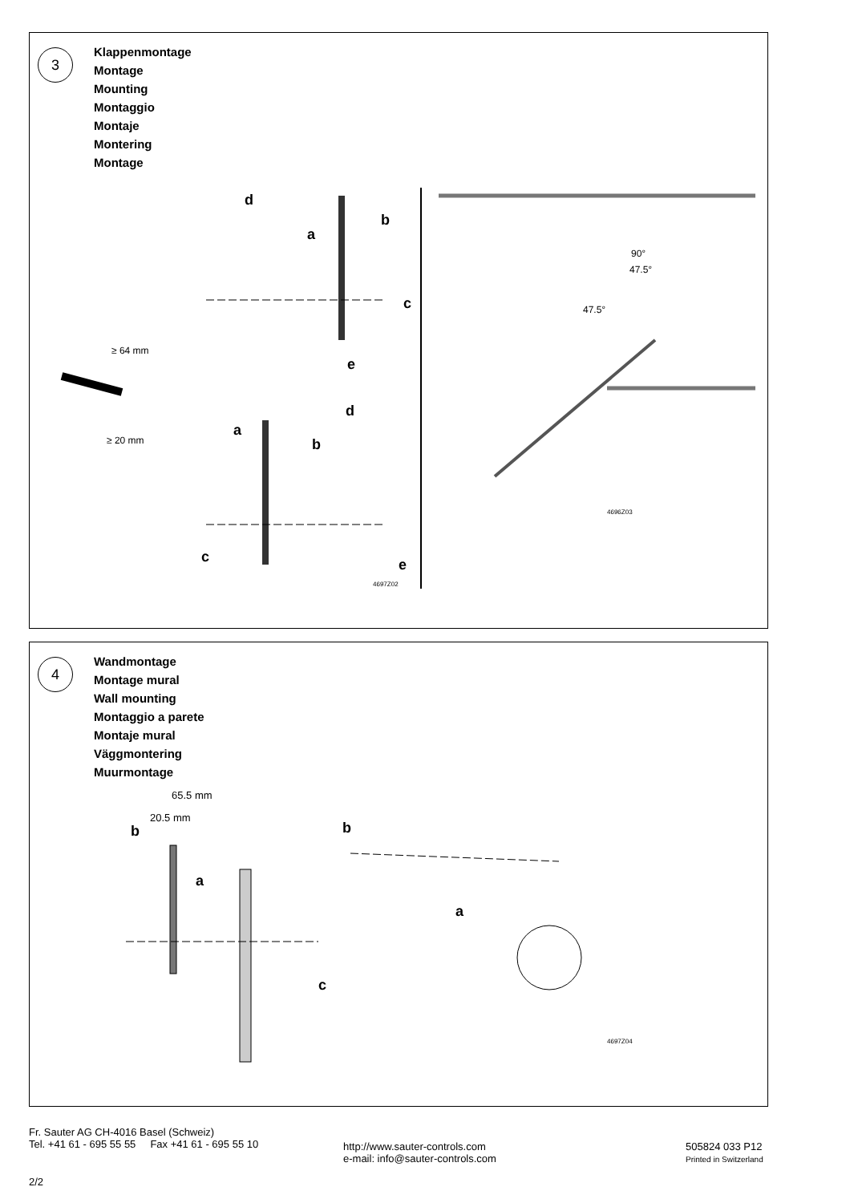3
Klappenmontage
Montage
Mounting
Montaggio
Montaje
Montering
Montage
d
b
a
c
e
≥ 64 mm
≥ 20 mm
d
a
b
c e
4697Z02
90°
47.5°
47.5°
4696Z03
4
Wandmontage
Montage mural
Wall mounting
Montaggio a parete
Montaje mural
Väggmontering
Muurmontage
65.5 mm
20.5 mm
b
a
c
b
a
4697Z04
Fr. Sauter AG CH-4016 Basel (Schweiz)
Tel. +41 61 - 695 55 55 Fax +41 61 - 695 55 10
http://www.sauter-controls.com
e-mail: info@sauter-controls.com
505824 033 P12
Printed in Switzerland
2/2